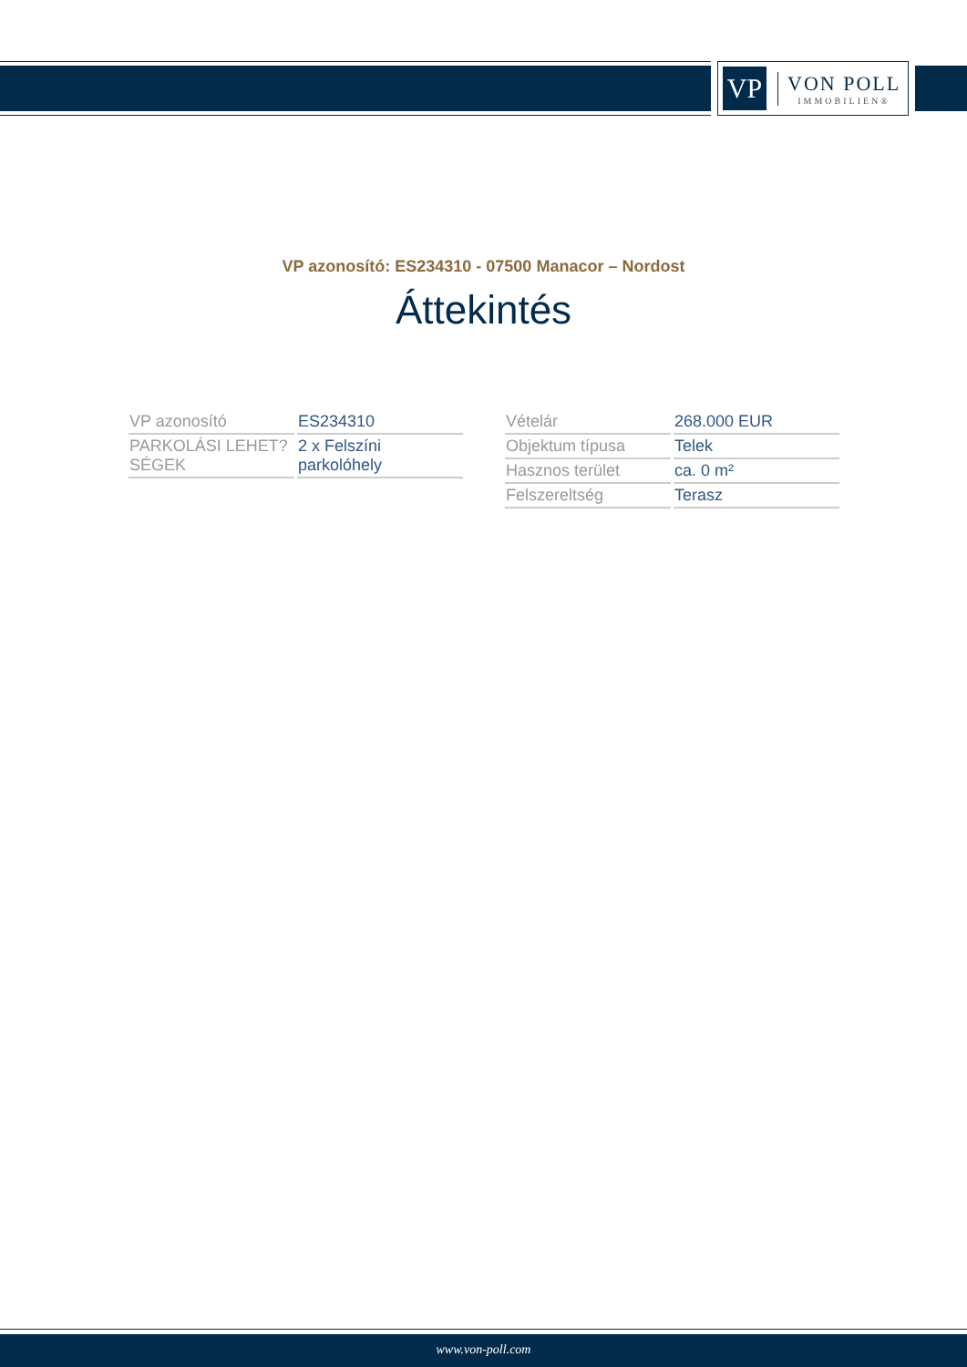VP
VON POLL
IMMOBILIEN®
VP azonosító: ES234310 - 07500 Manacor – Nordost
Áttekintés
| VP azonosító | ES234310 |
| PARKOLÁSI LEHET?SÉGEK | 2 x Felszíni parkolóhely |
| Vételár | 268.000 EUR |
| Objektum típusa | Telek |
| Hasznos terület | ca. 0 m² |
| Felszereltség | Terasz |
www.von-poll.com